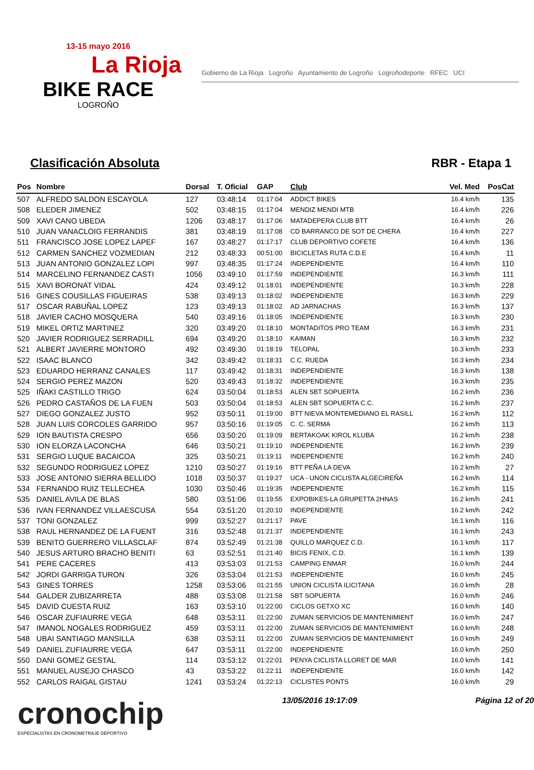13-15 mayo 2016
La Rioja
BIKE RACE
LOGROÑO
Gobierno de La Rioja Logroño Ayuntamiento de Logroño Logroñodeporte RFEC UCI
Clasificación Absoluta RBR - Etapa 1
| Pos | Nombre | Dorsal | T. Oficial | GAP | Club | Vel. Med | PosCat |
| --- | --- | --- | --- | --- | --- | --- | --- |
| 507 | ALFREDO SALDON ESCAYOLA | 127 | 03:48:14 | 01:17:04 | ADDICT BIKES | 16.4 km/h | 135 |
| 508 | ELEDER JIMENEZ | 502 | 03:48:15 | 01:17:04 | MENDIZ MENDI MTB | 16.4 km/h | 226 |
| 509 | XAVI CANO UBEDA | 1206 | 03:48:17 | 01:17:06 | MATADEPERA CLUB BTT | 16.4 km/h | 26 |
| 510 | JUAN VANACLOIG FERRANDIS | 381 | 03:48:19 | 01:17:08 | CD BARRANCO DE SOT DE CHERA | 16.4 km/h | 227 |
| 511 | FRANCISCO JOSE LOPEZ LAPEF | 167 | 03:48:27 | 01:17:17 | CLUB DEPORTIVO COFETE | 16.4 km/h | 136 |
| 512 | CARMEN SANCHEZ VOZMEDIAN | 212 | 03:48:33 | 00:51:00 | BICICLETAS RUTA C.D.E | 16.4 km/h | 11 |
| 513 | JUAN ANTONIO GONZALEZ LOPI | 997 | 03:48:35 | 01:17:24 | INDEPENDIENTE | 16.4 km/h | 110 |
| 514 | MARCELINO FERNANDEZ CASTI | 1056 | 03:49:10 | 01:17:59 | INDEPENDIENTE | 16.3 km/h | 111 |
| 515 | XAVI BORONAT VIDAL | 424 | 03:49:12 | 01:18:01 | INDEPENDIENTE | 16.3 km/h | 228 |
| 516 | GINES COUSILLAS FIGUEIRAS | 538 | 03:49:13 | 01:18:02 | INDEPENDIENTE | 16.3 km/h | 229 |
| 517 | OSCAR RABUÑAL LOPEZ | 123 | 03:49:13 | 01:18:02 | AD JARNACHAS | 16.3 km/h | 137 |
| 518 | JAVIER CACHO MOSQUERA | 540 | 03:49:16 | 01:18:05 | INDEPENDIENTE | 16.3 km/h | 230 |
| 519 | MIKEL ORTIZ MARTINEZ | 320 | 03:49:20 | 01:18:10 | MONTADITOS PRO TEAM | 16.3 km/h | 231 |
| 520 | JAVIER RODRIGUEZ SERRADILL | 694 | 03:49:20 | 01:18:10 | KAIMAN | 16.3 km/h | 232 |
| 521 | ALBERT JAVIERRE MONTORO | 492 | 03:49:30 | 01:18:19 | TELOPAL | 16.3 km/h | 233 |
| 522 | ISAAC BLANCO | 342 | 03:49:42 | 01:18:31 | C.C. RUEDA | 16.3 km/h | 234 |
| 523 | EDUARDO HERRANZ CANALES | 117 | 03:49:42 | 01:18:31 | INDEPENDIENTE | 16.3 km/h | 138 |
| 524 | SERGIO PEREZ MAZON | 520 | 03:49:43 | 01:18:32 | INDEPENDIENTE | 16.3 km/h | 235 |
| 525 | IÑAKI CASTILLO TRIGO | 624 | 03:50:04 | 01:18:53 | ALEN SBT SOPUERTA | 16.2 km/h | 236 |
| 526 | PEDRO CASTAÑOS DE LA FUEN | 503 | 03:50:04 | 01:18:53 | ALEN SBT SOPUERTA C.C. | 16.2 km/h | 237 |
| 527 | DIEGO GONZALEZ JUSTO | 952 | 03:50:11 | 01:19:00 | BTT NIEVA MONTEMEDIANO EL RASILL | 16.2 km/h | 112 |
| 528 | JUAN LUIS CORCOLES GARRIDO | 957 | 03:50:16 | 01:19:05 | C. C. SERMA | 16.2 km/h | 113 |
| 529 | ION BAUTISTA CRESPO | 656 | 03:50:20 | 01:19:09 | BERTAKOAK KIROL KLUBA | 16.2 km/h | 238 |
| 530 | ION ELORZA LACONCHA | 646 | 03:50:21 | 01:19:10 | INDEPENDIENTE | 16.2 km/h | 239 |
| 531 | SERGIO LUQUE BACAICOA | 325 | 03:50:21 | 01:19:11 | INDEPENDIENTE | 16.2 km/h | 240 |
| 532 | SEGUNDO RODRIGUEZ LOPEZ | 1210 | 03:50:27 | 01:19:16 | BTT PEÑA LA DEVA | 16.2 km/h | 27 |
| 533 | JOSE ANTONIO SIERRA BELLIDO | 1018 | 03:50:37 | 01:19:27 | UCA - UNON CICLISTA ALGECIREÑA | 16.2 km/h | 114 |
| 534 | FERNANDO RUIZ TELLECHEA | 1030 | 03:50:46 | 01:19:35 | INDEPENDIENTE | 16.2 km/h | 115 |
| 535 | DANIEL AVILA DE BLAS | 580 | 03:51:06 | 01:19:55 | EXPOBIKES-LA GRUPETTA 2HNAS | 16.2 km/h | 241 |
| 536 | IVAN FERNANDEZ VILLAESCUSA | 554 | 03:51:20 | 01:20:10 | INDEPENDIENTE | 16.2 km/h | 242 |
| 537 | TONI GONZALEZ | 999 | 03:52:27 | 01:21:17 | PAVE | 16.1 km/h | 116 |
| 538 | RAUL HERNANDEZ DE LA FUENT | 316 | 03:52:48 | 01:21:37 | INDEPENDIENTE | 16.1 km/h | 243 |
| 539 | BENITO GUERRERO VILLASCLAF | 874 | 03:52:49 | 01:21:38 | QUILLO MARQUEZ C.D. | 16.1 km/h | 117 |
| 540 | JESUS ARTURO BRACHO BENITI | 63 | 03:52:51 | 01:21:40 | BICIS FENIX, C.D. | 16.1 km/h | 139 |
| 541 | PERE CACERES | 413 | 03:53:03 | 01:21:53 | CAMPING ENMAR | 16.0 km/h | 244 |
| 542 | JORDI GARRIGA TURON | 326 | 03:53:04 | 01:21:53 | INDEPENDIENTE | 16.0 km/h | 245 |
| 543 | GINES TORRES | 1258 | 03:53:06 | 01:21:55 | UNION CICLISTA ILICITANA | 16.0 km/h | 28 |
| 544 | GALDER ZUBIZARRETA | 488 | 03:53:08 | 01:21:58 | SBT SOPUERTA | 16.0 km/h | 246 |
| 545 | DAVID CUESTA RUIZ | 163 | 03:53:10 | 01:22:00 | CICLOS GETXO XC | 16.0 km/h | 140 |
| 546 | OSCAR ZUFIAURRE VEGA | 648 | 03:53:11 | 01:22:00 | ZUMAN SERVICIOS DE MANTENIMIENT | 16.0 km/h | 247 |
| 547 | IMANOL NOGALES RODRIGUEZ | 459 | 03:53:11 | 01:22:00 | ZUMAN SERVICIOS DE MANTENIMIENT | 16.0 km/h | 248 |
| 548 | UBAI SANTIAGO MANSILLA | 638 | 03:53:11 | 01:22:00 | ZUMAN SERVICIOS DE MANTENIMIENT | 16.0 km/h | 249 |
| 549 | DANIEL ZUFIAURRE VEGA | 647 | 03:53:11 | 01:22:00 | INDEPENDIENTE | 16.0 km/h | 250 |
| 550 | DANI GOMEZ GESTAL | 114 | 03:53:12 | 01:22:01 | PENYA CICLISTA LLORET DE MAR | 16.0 km/h | 141 |
| 551 | MANUEL AUSEJO CHASCO | 43 | 03:53:22 | 01:22:11 | INDEPENDIENTE | 16.0 km/h | 142 |
| 552 | CARLOS RAIGAL GISTAU | 1241 | 03:53:24 | 01:22:13 | CICLISTES PONTS | 16.0 km/h | 29 |
cronochip
ESPECIALISTAS EN CRONOMETRAJE DEPORTIVO
13/05/2016 19:17:09 Página 12 of 20